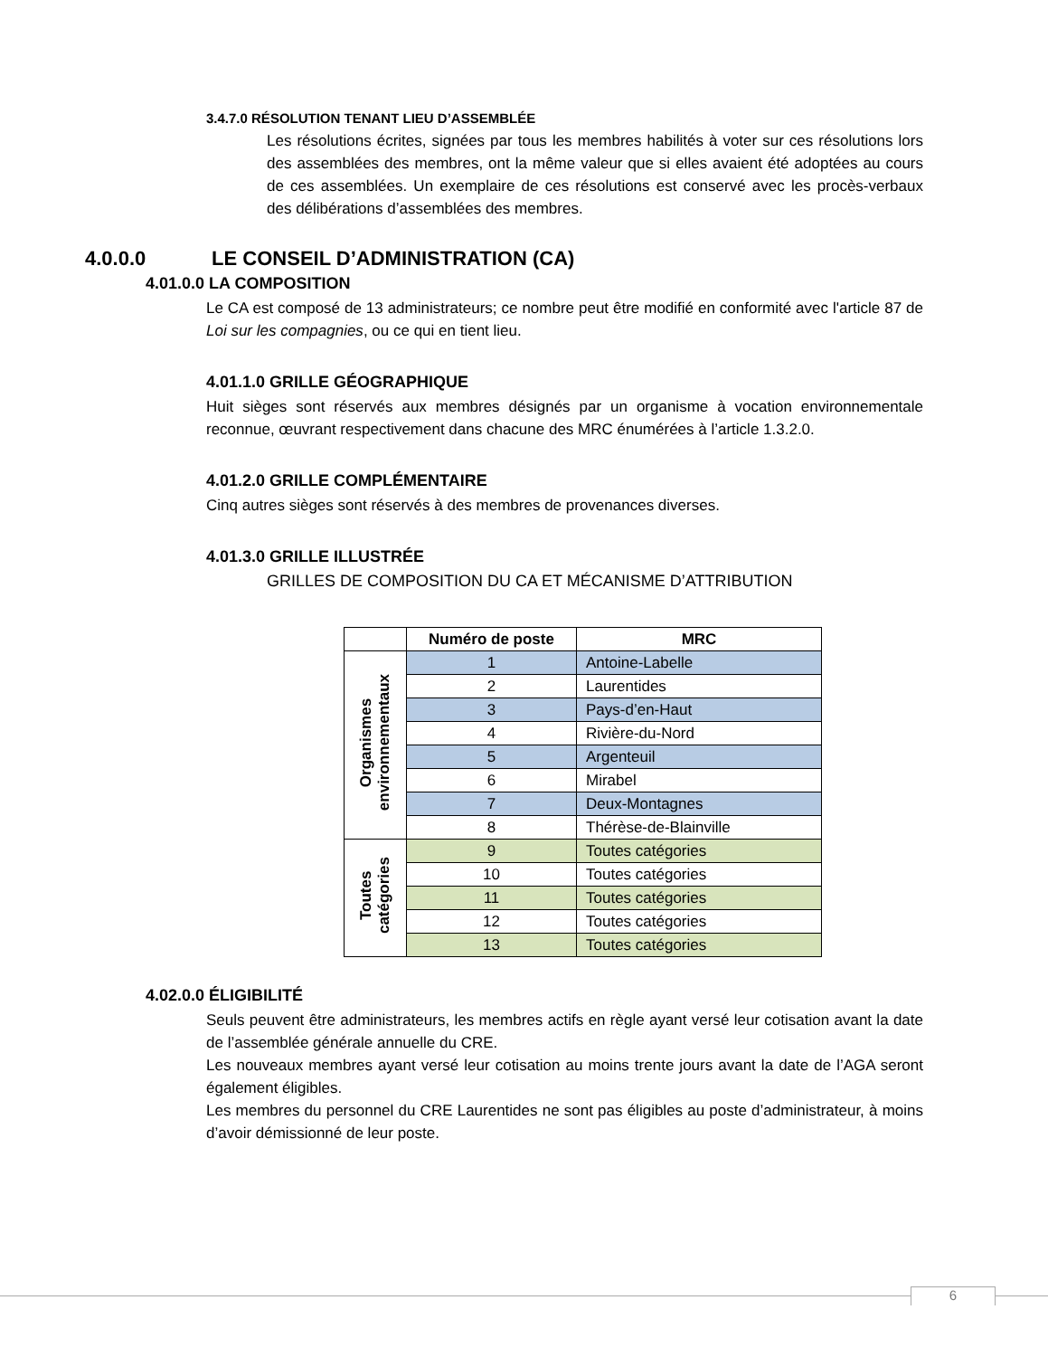3.4.7.0 RÉSOLUTION TENANT LIEU D’ASSEMBLÉE
Les résolutions écrites, signées par tous les membres habilités à voter sur ces résolutions lors des assemblées des membres, ont la même valeur que si elles avaient été adoptées au cours de ces assemblées. Un exemplaire de ces résolutions est conservé avec les procès-verbaux des délibérations d’assemblées des membres.
4.0.0.0 LE CONSEIL D’ADMINISTRATION (CA)
4.01.0.0 LA COMPOSITION
Le CA est composé de 13 administrateurs; ce nombre peut être modifié en conformité avec l'article 87 de Loi sur les compagnies, ou ce qui en tient lieu.
4.01.1.0 GRILLE GÉOGRAPHIQUE
Huit sièges sont réservés aux membres désignés par un organisme à vocation environnementale reconnue, œuvrant respectivement dans chacune des MRC énumérées à l’article 1.3.2.0.
4.01.2.0 GRILLE COMPLÉMENTAIRE
Cinq autres sièges sont réservés à des membres de provenances diverses.
4.01.3.0 GRILLE ILLUSTRÉE
GRILLES DE COMPOSITION DU CA ET MÉCANISME D’ATTRIBUTION
| | Numéro de poste | MRC |
| --- | --- | --- |
| Organismes environnementaux | 1 | Antoine-Labelle |
| | 2 | Laurentides |
| | 3 | Pays-d’en-Haut |
| | 4 | Rivière-du-Nord |
| | 5 | Argenteuil |
| | 6 | Mirabel |
| | 7 | Deux-Montagnes |
| | 8 | Thérèse-de-Blainville |
| Toutes catégories | 9 | Toutes catégories |
| | 10 | Toutes catégories |
| | 11 | Toutes catégories |
| | 12 | Toutes catégories |
| | 13 | Toutes catégories |
4.02.0.0 ÉLIGIBILITÉ
Seuls peuvent être administrateurs, les membres actifs en règle ayant versé leur cotisation avant la date de l’assemblée générale annuelle du CRE.
Les nouveaux membres ayant versé leur cotisation au moins trente jours avant la date de l’AGA seront également éligibles.
Les membres du personnel du CRE Laurentides ne sont pas éligibles au poste d’administrateur, à moins d’avoir démissionné de leur poste.
6